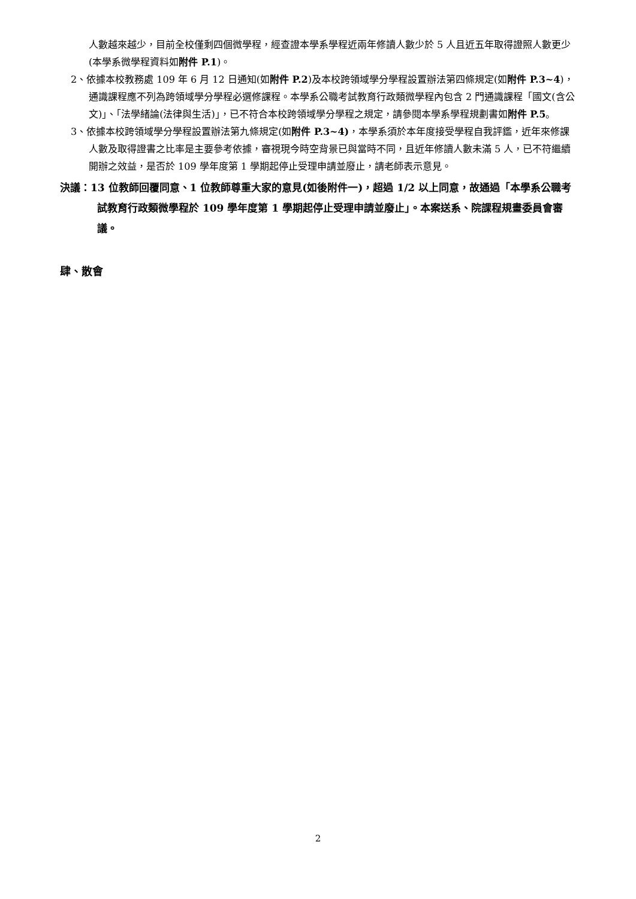人數越來越少，目前全校僅剩四個微學程，經查證本學系學程近兩年修讀人數少於 5 人且近五年取得證照人數更少(本學系微學程資料如附件 P.1)。
2、依據本校教務處 109 年 6 月 12 日通知(如附件 P.2)及本校跨領域學分學程設置辦法第四條規定(如附件 P.3~4)，通識課程應不列為跨領域學分學程必選修課程。本學系公職考試教育行政類微學程內包含 2 門通識課程「國文(含公文)」、「法學緒論(法律與生活)」，已不符合本校跨領域學分學程之規定，請參閱本學系學程規劃書如附件 P.5。
3、依據本校跨領域學分學程設置辦法第九條規定(如附件 P.3~4)，本學系須於本年度接受學程自我評鑑，近年來修課人數及取得證書之比率是主要參考依據，審視現今時空背景已與當時不同，且近年修讀人數未滿 5 人，已不符繼續開辦之效益，是否於 109 學年度第 1 學期起停止受理申請並廢止，請老師表示意見。
決議：13 位教師回覆同意、1 位教師尊重大家的意見(如後附件一)，超過 1/2 以上同意，故通過「本學系公職考試教育行政類微學程於 109 學年度第 1 學期起停止受理申請並廢止」。本案送系、院課程規畫委員會審議。
肆、散會
2